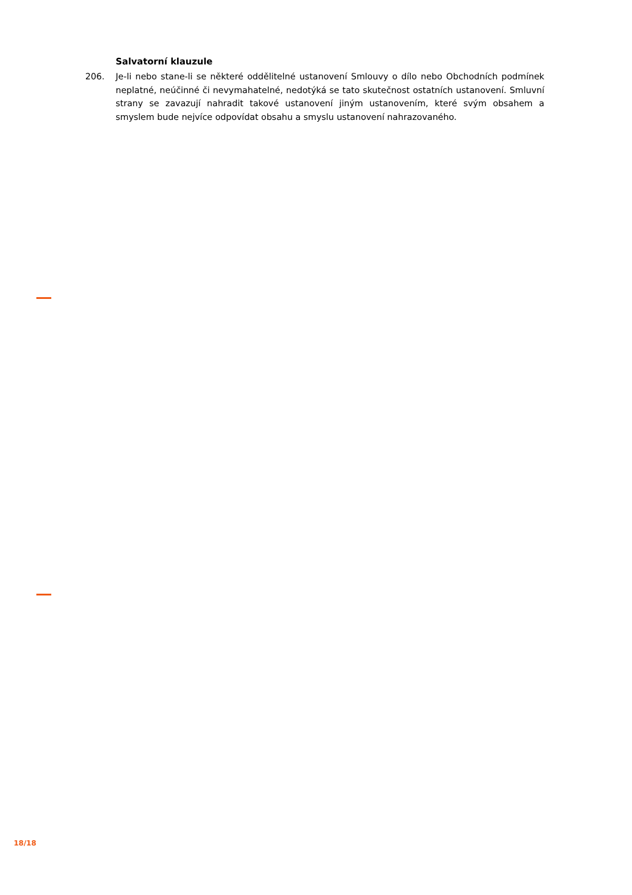Salvatorní klauzule
206. Je-li nebo stane-li se některé oddělitelné ustanovení Smlouvy o dílo nebo Obchodních podmínek neplatné, neúčinné či nevymahatelné, nedotýká se tato skutečnost ostatních ustanovení. Smluvní strany se zavazují nahradit takové ustanovení jiným ustanovením, které svým obsahem a smyslem bude nejvíce odpovídat obsahu a smyslu ustanovení nahrazovaného.
18/18